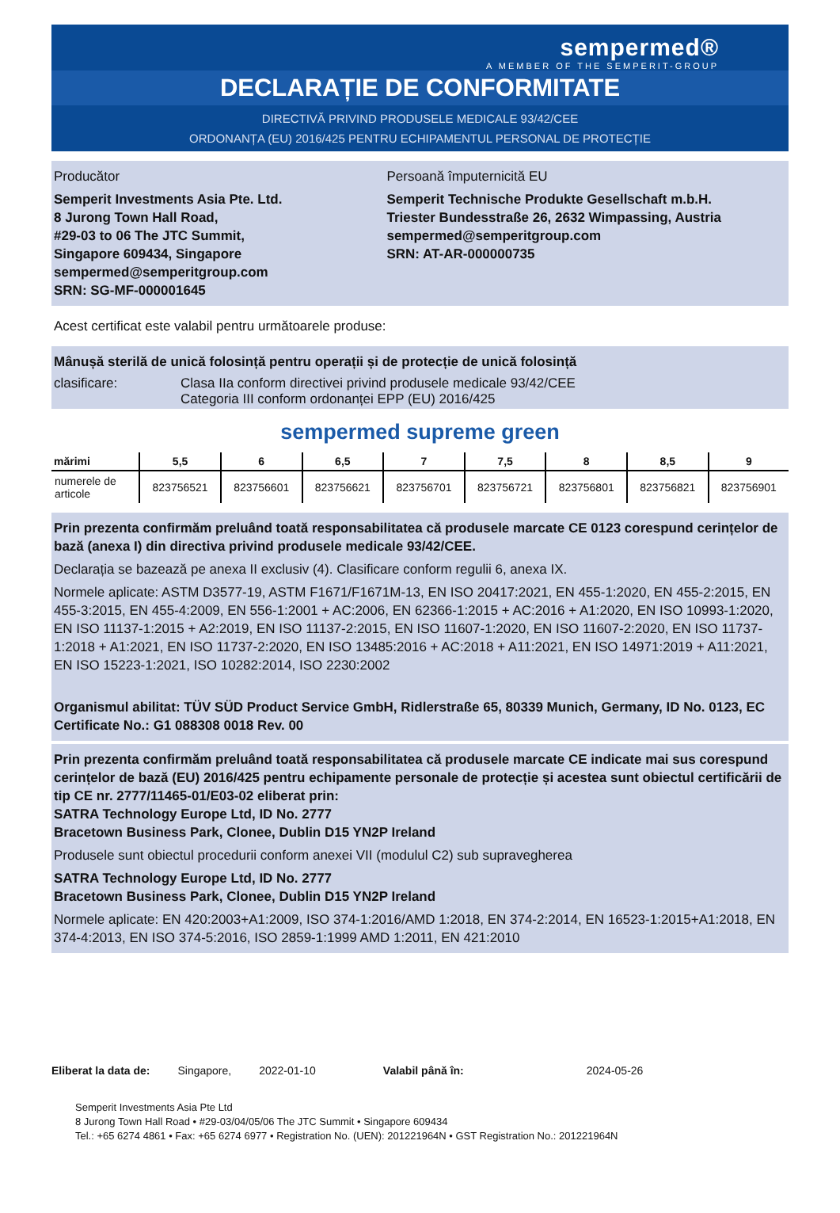sempermed®
A MEMBER OF THE SEMPERIT-GROUP
DECLARAȚIE DE CONFORMITATE
DIRECTIVĂ PRIVIND PRODUSELE MEDICALE 93/42/CEE
ORDONANȚA (EU) 2016/425 PENTRU ECHIPAMENTUL PERSONAL DE PROTECȚIE
Producător
Semperit Investments Asia Pte. Ltd.
8 Jurong Town Hall Road,
#29-03 to 06 The JTC Summit,
Singapore 609434, Singapore
sempermed@semperitgroup.com
SRN: SG-MF-000001645
Persoană împuternicită EU
Semperit Technische Produkte Gesellschaft m.b.H.
Triester Bundesstraße 26, 2632 Wimpassing, Austria
sempermed@semperitgroup.com
SRN: AT-AR-000000735
Acest certificat este valabil pentru următoarele produse:
Mânușă sterilă de unică folosință pentru operații și de protecție de unică folosință
clasificare: Clasa IIa conform directivei privind produsele medicale 93/42/CEE
Categoria III conform ordonanței EPP (EU) 2016/425
sempermed supreme green
| mărimi | 5,5 | 6 | 6,5 | 7 | 7,5 | 8 | 8,5 | 9 |
| --- | --- | --- | --- | --- | --- | --- | --- | --- |
| numerele de articole | 823756521 | 823756601 | 823756621 | 823756701 | 823756721 | 823756801 | 823756821 | 823756901 |
Prin prezenta confirmăm preluând toată responsabilitatea că produsele marcate CE 0123 corespund cerințelor de bază (anexa I) din directiva privind produsele medicale 93/42/CEE.
Declarația se bazează pe anexa II exclusiv (4). Clasificare conform regulii 6, anexa IX.
Normele aplicate: ASTM D3577-19, ASTM F1671/F1671M-13, EN ISO 20417:2021, EN 455-1:2020, EN 455-2:2015, EN 455-3:2015, EN 455-4:2009, EN 556-1:2001 + AC:2006, EN 62366-1:2015 + AC:2016 + A1:2020, EN ISO 10993-1:2020, EN ISO 11137-1:2015 + A2:2019, EN ISO 11137-2:2015, EN ISO 11607-1:2020, EN ISO 11607-2:2020, EN ISO 11737-1:2018 + A1:2021, EN ISO 11737-2:2020, EN ISO 13485:2016 + AC:2018 + A11:2021, EN ISO 14971:2019 + A11:2021, EN ISO 15223-1:2021, ISO 10282:2014, ISO 2230:2002
Organismul abilitat: TÜV SÜD Product Service GmbH, Ridlerstraße 65, 80339 Munich, Germany, ID No. 0123, EC Certificate No.: G1 088308 0018 Rev. 00
Prin prezenta confirmăm preluând toată responsabilitatea că produsele marcate CE indicate mai sus corespund cerințelor de bază (EU) 2016/425 pentru echipamente personale de protecție și acestea sunt obiectul certificării de tip CE nr. 2777/11465-01/E03-02 eliberat prin:
SATRA Technology Europe Ltd, ID No. 2777
Bracetown Business Park, Clonee, Dublin D15 YN2P Ireland
Produsele sunt obiectul procedurii conform anexei VII (modulul C2) sub supravegherea
SATRA Technology Europe Ltd, ID No. 2777
Bracetown Business Park, Clonee, Dublin D15 YN2P Ireland
Normele aplicate: EN 420:2003+A1:2009, ISO 374-1:2016/AMD 1:2018, EN 374-2:2014, EN 16523-1:2015+A1:2018, EN 374-4:2013, EN ISO 374-5:2016, ISO 2859-1:1999 AMD 1:2011, EN 421:2010
Eliberat la data de: Singapore, 2022-01-10 Valabil până în: 2024-05-26
Semperit Investments Asia Pte Ltd
8 Jurong Town Hall Road • #29-03/04/05/06 The JTC Summit • Singapore 609434
Tel.: +65 6274 4861 • Fax: +65 6274 6977 • Registration No. (UEN): 201221964N • GST Registration No.: 201221964N